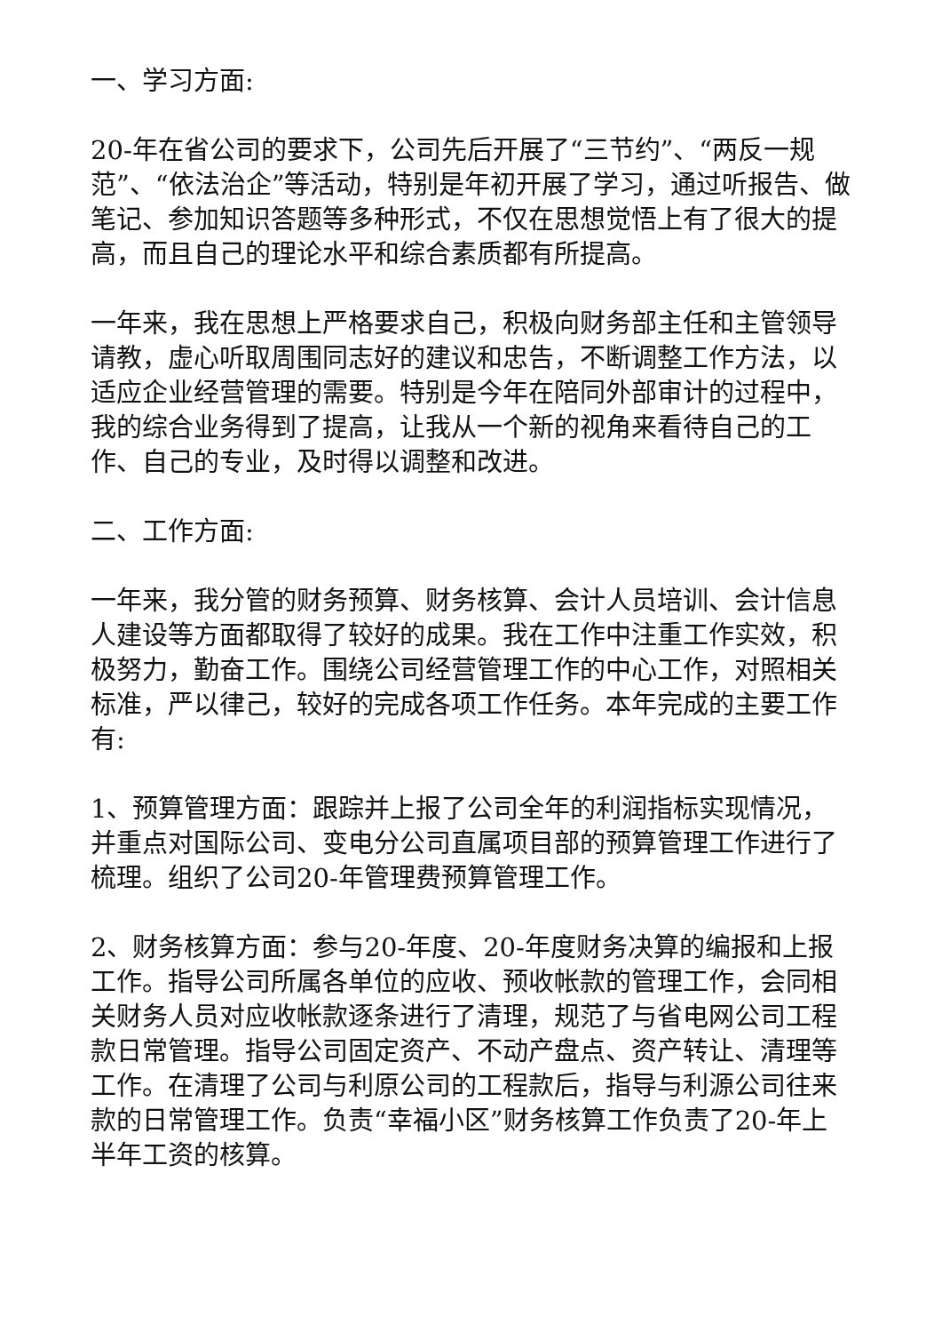一、学习方面:
20-年在省公司的要求下，公司先后开展了“三节约”、“两反一规范”、“依法治企”等活动，特别是年初开展了学习，通过听报告、做笔记、参加知识答题等多种形式，不仅在思想觉悟上有了很大的提高，而且自己的理论水平和综合素质都有所提高。
一年来，我在思想上严格要求自己，积极向财务部主任和主管领导请教，虚心听取周围同志好的建议和忠告，不断调整工作方法，以适应企业经营管理的需要。特别是今年在陪同外部审计的过程中，我的综合业务得到了提高，让我从一个新的视角来看待自己的工作、自己的专业，及时得以调整和改进。
二、工作方面:
一年来，我分管的财务预算、财务核算、会计人员培训、会计信息人建设等方面都取得了较好的成果。我在工作中注重工作实效，积极努力，勤奋工作。围绕公司经营管理工作的中心工作，对照相关标准，严以律己，较好的完成各项工作任务。本年完成的主要工作有:
1、预算管理方面：跟踪并上报了公司全年的利润指标实现情况，并重点对国际公司、变电分公司直属项目部的预算管理工作进行了梳理。组织了公司20-年管理费预算管理工作。
2、财务核算方面：参与20-年度、20-年度财务决算的编报和上报工作。指导公司所属各单位的应收、预收帐款的管理工作，会同相关财务人员对应收帐款逐条进行了清理，规范了与省电网公司工程款日常管理。指导公司固定资产、不动产盘点、资产转让、清理等工作。在清理了公司与利原公司的工程款后，指导与利源公司往来款的日常管理工作。负责“幸福小区”财务核算工作负责了20-年上半年工资的核算。